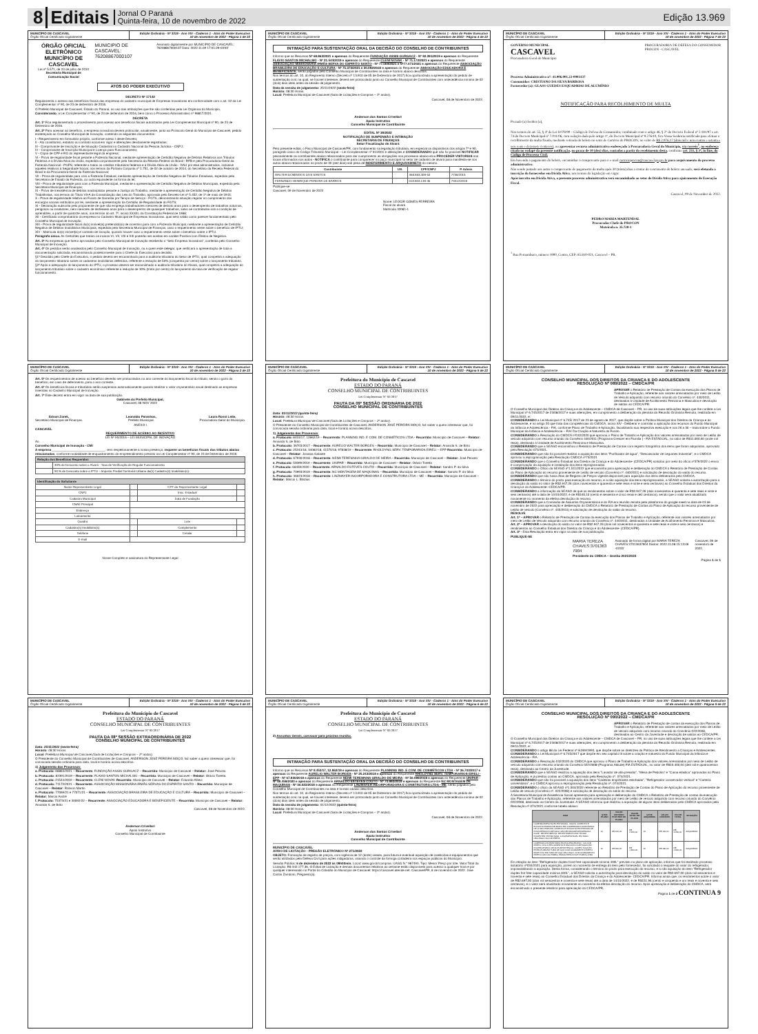8 Editais Jornal O Paraná
Quinta-feira, 10 de novembro de 2022 Edição 13.969
MUNICÍPIO DE CASCAVEL
Órgão Oficial Certificado Digitalmente
Edição Ordinária - Nº 3319 - Ano XIV - Caderno 1 - Atos do Poder Executivo
10 de novembro de 2022 - Página 1 de 22
ÓRGÃO OFICIAL ELETRÔNICO MUNICÍPIO DE CASCAVEL
Lei nº 5.571, de 23 de julho de 2010
Secretaria Municipal de Comunicação Social
MUNICIPIO DE CASCAVEL: 76208867000107
Assinado digitalmente por MUNICIPIO DE CASCAVEL: 76208867000107 Data: 2022.11.09 17:01:29-03'00'
ATOS DO PODER EXECUTIVO
DECRETO Nº 17142
Regulamenta o acesso aos benefícios fiscais das empresas do cadastro municipal de Empresas Inovadoras em conformidade com o art. 32 da Lei Complementar nº 90, de 23 de dezembro de 2016.
O Prefeito Municipal de Cascavel, Estado do Paraná, no uso das atribuições que lhe são conferidas pela Lei Orgânica do Município,
Considerando, a Lei Complementar nº 90, de 23 de dezembro de 2016, bem como o Processo Administrativo nº 98817/2021.
DECRETA
Art. 1º Fica regulamentado o procedimento para acesso aos benefícios fiscais autorizados pela Lei Complementar Municipal nº 90, de 23 de Dezembro de 2016.
Art. 2º Para acessar ao benefício, a empresa inovadora deverá protocolar, anualmente, junto ao Protocolo Geral do Município de Cascavel, pedido endereçado ao Conselho Municipal de Inovação, contendo os seguintes documentos:
I - Requerimento em formulário próprio, conforme anexo I deste Decreto;
II - Ato constitutivo, estatuto ou contrato social em vigor e alterações devidamente registradas;
III - Comprovante de Inscrição e de Situação Cadastral no Cadastro Nacional da Pessoa Jurídica - CNPJ;
IV - Comprovante de Inscrição Municipal e Licença para Funcionamento;
V - Cópia de CPF e RG do representante legal da empresa;
VI - Prova de regularidade fiscal perante a Fazenda Nacional, mediante apresentação de Certidão Negativa de Débitos Relativos aos Tributos Federais e à Dívida Ativa da União, expedida conjuntamente pela Secretaria da Receita Federal do Brasil - RFB e pela Procuradoria-Geral da Fazenda Nacional - PGFN, referente a todos os créditos tributários federais e à Dívida Ativa da União - DAU por elas administrados, inclusive aqueles relativos à Seguridade Social, nos termos da Portaria Conjunta nº 1.751, de 02 de outubro de 2014, do Secretário da Receita Federal do Brasil e da Procuradora-Geral da Fazenda Nacional;
VII - Prova de regularidade para com a Fazenda Estadual, mediante apresentação de Certidão Negativa de Tributos Estaduais, expedida pela Secretaria de Estado da Fazenda, ou outra equivalente na forma da lei;
VIII - Prova de regularidade para com a Fazenda Municipal, mediante a apresentação de Certidão Negativa de Débitos Municipais, expedida pela Secretaria Municipal de Finanças;
IX - Prova de inexistência de débitos inadimplidos perante a Justiça do Trabalho, mediante a apresentação de Certidão Negativa de Débitos Trabalhistas, nos termos do Título VII-A da Consolidação das Leis do Trabalho, aprovada pelo Decreto-Lei nº 5.452, de 1º de maio de 1943;
X - Prova de regularidade relativa ao Fundo de Garantia por Tempo de Serviço - FGTS, demonstrando situação regular no cumprimento dos encargos sociais instituídos por lei, mediante a apresentação da Certidão de Regularidade do FGTS;
XI - Declaração subscrita pelo proponente de que não emprega trabalhadores menores de dezoito anos para o desempenho de trabalhos noturnos, perigosos ou insalubres, nem menores de dezesseis anos para o desempenho de quaisquer trabalhos, salvo se contratados sob a condição de aprendizes, a partir de quatorze anos, nos termos do art. 7º, inciso XXXIII, da Constituição Federal de 1988;
XII - Certificado comprobatório da empresa no Cadastro Municipal de Empresas Inovadoras, qual será válido como parecer fundamentado pelo Conselho Municipal de Inovação;
XIII - Prova de regularidade fiscal do(s) imóvel(is) pretendido(s) de incentivo para com a Fazenda Municipal, mediante a apresentação de Certidão Negativa de Débitos Imobiliários Municipais, expedida pela Secretaria Municipal de Finanças, caso o requerimento verse sobre o benefício de IPTU;
XIV - Matrícula do(s) imóvel(is) e contrato de locação, quando houver caso o requerimento verse sobre o benefício sobre o IPTU.
Parágrafo único. As Certidões que tratam os incisos VI, VII, VIII e XIII poderão ser aceitas em caráter Positiva com Efeitos de Negativa.
Art. 3º As empresas que forem aprovadas pelo Conselho Municipal de Inovação receberão o "Selo Empresa Inovadora", conferida pelo Conselho Municipal de Inovação.
Art. 4º Os pedidos serão analisados pelo Conselho Municipal de Inovação, ou a quem este delegar, que verificará a apresentação de toda a documentação solicitada, encaminhando posteriormente para o Chefe do Executivo para decisão.
§1º Decidido pelo Chefe do Executivo, o pedido deverá ser encaminhado para a auditoria tributária do Setor de IPTU, qual competirá a adequação do lançamento tributário sobre os cadastros imobiliários deferidos, referente a redução de 50% (cinquenta por cento) sobre o lançamento tributário.
§2º Após a adequação do lançamento do IPTU, o processo deverá ser encaminhado a auditoria tributária do Alvará, qual competirá a adequação do lançamento tributário sobre o cadastro econômico referente a redução de 30% (trinta por cento) do lançamento da taxa de verificação de regular funcionamento.
MUNICÍPIO DE CASCAVEL
Órgão Oficial Certificado Digitalmente
Edição Ordinária - Nº 3319 - Ano XIV - Caderno 1 - Atos do Poder Executivo
10 de novembro de 2022 - Página 2 de 22
Art. 5º Os requerimentos de acesso ao benefício deverão ser protocolados no ano corrente do lançamento fiscal do tributo, sendo o gozo do benefício, em caso de deferimento, para o ano corrente.
Art. 6º Os benefícios fiscais e tributários serão suspensos automaticamente quando totalizar o valor orçamentário anual destinado as empresas inseridas no Cadastro Municipal de Inovação.
Art. 7º Este decreto entra em vigor na data de sua publicação.
Gabinete do Prefeito Municipal,
Cascavel, 08 NOV 2022
Edson Zorek,
Secretário Municipal de Finanças. Leonaldo Paranhos,
Prefeito Municipal. Laura Rossi Leite,
Procuradora Geral do Município.
ANEXO I
CASCAVEL
REQUERIMENTO DE ACESSO AO INCENTIVO
LEI Nº 90/2016 – LEI MUNICIPAL DE INOVAÇÃO
Ao
Conselho Municipal de Inovação - CMI
A empresa ______________________________, vem respeitosamente a vossa presença, requerer os benefícios fiscais dos tributos abaixo relacionados, conforme modalidade de enquadramento do empreendimento previsto na Lei Complementar nº 90, de 23 de Dezembro de 2016:
| Relação dos Benefícios Requeridos | |
| --- | --- |
| | 30% de Desconto sobre o Alvará - Taxa de Verificação de Regular Funcionamento |
| | 50 % de Desconto sobre o IPTU – Imposto Predial Territorial Urbano do(s) Cadastro(s) Imobiliário(s): |
| Identificação do Solicitante | | | |
| --- | --- | --- | --- |
| Nome Representante Legal | | CPF do Representante Legal | |
| CNPJ | | Insc. Estadual | |
| Cadastro Municipal | | Data de Fundação | |
| CNAE Principal | | | |
| Endereço | | | |
| Loteamento | | | |
| Quadra | | Lote | |
| Cadastro(s) Imobiliário(s) | | Complemento | |
| Telefone | | Celular | |
| E-mail | | | |
Nome Completo e assinatura do Representante Legal
MUNICÍPIO DE CASCAVEL
Órgão Oficial Certificado Digitalmente
Edição Ordinária - Nº 3319 - Ano XIV - Caderno 1 - Atos do Poder Executivo
10 de novembro de 2022 - Página 3 de 22
Prefeitura do Município de Cascavel
ESTADO DO PARANÁ
CONSELHO MUNICIPAL DE CONTRIBUINTES
Lei Complementar Nº 92/2017
PAUTA DA 08ª SESSÃO EXTRAORDINÁRIA DE 2022
CONSELHO MUNICIPAL DE CONTRIBUINTES
Data: 25/11/2022 (sexta-feira)
Horário: 08:30 Horas.
Local: Prefeitura Municipal de Cascavel (Sala de Licitações e Compras – 2º andar).
O Presidente do Conselho Municipal de Contribuintes de Cascavel, ANDERSON JOSÉ PEREIRA MOÇO, faz saber a quem interessar que, foi convocada sessão ordinária para data, local e horário acima descritos.
1) Julgamento dos Processos:
a. Protocolo: 68863/2021 – Recorrente: FUNDAÇÃO ASSIS GURGACZ – Recorrido: Município de Cascavel – Relator: José Peixoto.
b. Protocolo: 82391/2019 – Recorrente: FLAVIO SANTOS MICHALSKI – Recorrido: Município de Cascavel – Relator: Otávio Toretta.
c. Protocolo: 21544/2019 – Recorrente: CLENI NOVAK Recorrido: Município de Cascavel – Relator: Eduardo Allievi
d. Protocolo: 71172/2021 – Recorrente: ASSOCIAÇÃO MISSIONÁRIA IRMÃS SERVAS DO ESPIRITO SANTO – Recorrido: Município de Cascavel – Relator: Robson Martin
e. Protocolo: 77069/21 e 77071/21 – Recorrente: ASSOCIAÇÃO BRASILEIRA DE EDUCAÇÃO E CULTURA – Recorrido: Município de Cascavel – Relator: Marcio André
f. Protocolo: 75373/21 e 30092/22 – Recorrente: ASSOCIAÇÃO EDUCADORA E BENEFICIENTE – Recorrido: Município de Cascavel – Relator: Amanda S. de Brito
Cascavel, 08 de Novembro de 2022.
Anderson Crivellari
Apoio Instrutivo
Conselho Municipal de Contribuinte
MUNICÍPIO DE CASCAVEL
Órgão Oficial Certificado Digitalmente
Edição Ordinária - Nº 3319 - Ano XIV - Caderno 1 - Atos do Poder Executivo
10 de novembro de 2022 - Página 4 de 22
INTIMAÇÃO PARA SUSTENTAÇÃO ORAL DA DECISÃO DO CONSELHO DE CONTRIBUINTES
Informo que os Recursos Nº 68.863/2021 e apensos do Requerente FUNDAÇÃO ASSIS GURGACZ - Nº 82.391/2019 e apensos do Requerente FLAVIO SANTOS MICHALSKI - Nº 21.544/2019 e apensos do Requerente CLENI NOVAK - Nº 71.172/2021 e apensos do Requerente ASSOCIAÇÃO MISSIONARIA IRMÃS SERVA DO ESPIRITO SANTO - Nº 77.069/2021 e Nº77.071/2021 e apensos do Requerente ASSOCIAÇÃO BRASILEIRA DE EDUCAÇÃO E CULTURA - Nº 75.373/2021 e 30.092/2022 e apensos do Requerente ASSOCIAÇÃO EDUCADORA E BENEFICIENTE, serão julgados pelo Conselho Municipal de Contribuintes na data e horário abaixo descritos.
Nos termos do art. 10, do Regimento Interno (Decreto nº 13.910 de 05 de Dezembro de 2017) fica oportunizada a apresentação do pedido de sustentação oral, na qual, se houver interesse, deverá ser protocolado junto ao Conselho Municipal de Contribuintes com antecedência mínima de 02 (dois) dias úteis antes da sessão de julgamento.
Data da sessão de julgamento: 25/11/2022 (sexta-feira)
Horário: 08:30 Horas.
Local: Prefeitura Municipal de Cascavel (Sala de Licitações e Compras – 2º andar).
Cascavel, 08 de Novembro de 2022.
Anderson dos Santos Crivellari
Apoio Instrutivo
Conselho Municipal de Contribuinte
EDITAL Nº 38/2022
NOTIFICAÇÃO DE SUSPENSÃO E INTIMAÇÃO
SECRETARIA DE FINANÇAS
Setor Fiscalização de Alvará
Pelo presente edital, o Fisco Municipal de Cascavel/PR, com fundamento na legislação tributária, em especial os dispositivos dos artigos 7º e 90, parágrafo único do Código Tributário Municipal – Lei Complementar nº 01/2001 e alterações e CONSIDERANDO que não foi possível NOTIFICAR pessoalmente os contribuintes abaixo relacionados para dar cumprimento as obrigações nos processos abaixo e/ou PROCEDER VISTORIAS nos locais informados nos autos - NOTIFICA o contribuinte para comparecer no paço municipal no setor de cadastro de alvará para manifesta-se nos autos abaixo relacionados no prazo de 30 (dez dias) sob pena de INDEFERIMENTO E ARQUIVAMNETO do mesmo.
| Contribuinte | I.M. | CPF/CNPJ | P. Admin |
| --- | --- | --- | --- |
| WALTER DOMINGOS DOS SANTOS | | 368.583.409-63 | 7738/2015 |
| FERNANDO HENRIQUE PEREIRA DE BARROS | | 010.504.139-46 | 73312/2019 |
Publique-se
Cascavel, 09 de Novembro de 2022
Nome: LEOCIR GOMES FERREIRA
Fiscal do alvará
Matrícula 32081-1
MUNICÍPIO DE CASCAVEL
Órgão Oficial Certificado Digitalmente
Edição Ordinária - Nº 3319 - Ano XIV - Caderno 1 - Atos do Poder Executivo
10 de novembro de 2022 - Página 5 de 22
Prefeitura do Município de Cascavel
ESTADO DO PARANÁ
CONSELHO MUNICIPAL DE CONTRIBUINTES
Lei Complementar Nº 92/2017
PAUTA DA 09ª SESSÃO ORDINÁRIA DE 2022
CONSELHO MUNICIPAL DE CONTRIBUINTES
Data: 01/12/2022 (quinta-feira)
Horário: 08:30 Horas.
Local: Prefeitura Municipal de Cascavel (Sala de Licitações e Compras – 2º andar).
O Presidente do Conselho Municipal de Contribuintes de Cascavel, ANDERSON JOSÉ PEREIRA MOÇO, faz saber a quem interessar que, foi convocada sessão ordinária para data, local e horário acima descritos.
1) Julgamento dos Processos:
a. Protocolo: 8453/17, 12862/19 – Recorrente: PLANNING IND. E COM. DE COSMÉTICOS LTDA - Recorrido: Município de Cascavel – Relator: Amanda S. de Brito
b. Protocolo: 36703/2017 – Recorrente: AURELIO WALTER BORGES – Recorrido: Município de Cascavel – Relator: Amanda S. de Brito
c. Protocolo: 25243/18, 34062/18, 41570/18, 97838/19 – Recorrente: RHOLDYNG SERV. TEMPORARIOS EIRELI – EPP Recorrido: Município de Cascavel – Relator: Jonatas Galante
d. Protocolo: 67930/2018 – Recorrente: NEIMI TERESINHA GIRALDO DE MEIRA – Recorrido: Município de Cascavel – Relator: José Peixoto
e. Protocolo: 50099/2019 – Recorrente: UNIPAR – Recorrido: Município de Cascavel – Relator: Otávio Toretta
f. Protocolo: 68459/2020 – Recorrente: ARNALDO ESTEVES COUTO – Recorrido: Município de Cascavel – Relator: Sandro P. da Silva
g. Protocolo: 70993/2019 – Recorrente: NC MONTAGEM DE MAQUINAS – Recorrido: Município de Cascavel – Relator: Sandro P. da Silva
h. Protocolo: 36023/2018 – Recorrente: LINZMAYER INCORPORADORA E CONSTRUTORA LTDA – ME – Recorrido: Município de Cascavel – Relator: Márcio L. Blazius
MUNICÍPIO DE CASCAVEL
Órgão Oficial Certificado Digitalmente
Edição Ordinária - Nº 3319 - Ano XIV - Caderno 1 - Atos do Poder Executivo
10 de novembro de 2022 - Página 6 de 22
Prefeitura do Município de Cascavel
ESTADO DO PARANÁ
CONSELHO MUNICIPAL DE CONTRIBUINTES
Lei Complementar Nº 92/2017
2) Assuntos Gerais, convocar para próxima reunião.
INTIMAÇÃO PARA SUSTENTAÇÃO ORAL DA DECISÃO DO CONSELHO DE CONTRIBUINTES
Informo que os Recursos Nº 8.453/17, 12.862/19 e apensos do Requerente PLANNING IND. E COM. DE COSMÉTICOS LTDA - Nº 36.703/2017 e apensos do Requerente AURELIO WALTER BORGES - Nº 25.243/2018 e apensos do Requerente RHOLDYNG SERV. TEMPORARIOS EIRELI - EPP - Nº 67.930/2018 e apensos do Requerente NEIMI TERESINHA GIRALDO DE MEIRA - Nº 50.099/2019 e apensos do Requerente UNIPAR - Nº 68.459/2020 e apensos do Requerente ARNALDO ESTEVES COUTO - Nº 70.993/2019 e apensos do Requerente NC MONTAGEM DE MAQUINAS - Nº 36.023/2018 e apensos do Requerente LINZMAYER INCORPORADORA E CONSTRUTORA LTDA - ME, serão julgados pelo Conselho Municipal de Contribuintes na data e horário abaixo descritos.
Nos termos do art. 10, do Regimento Interno (Decreto nº 13.910 de 05 de Dezembro de 2017) fica oportunizada a apresentação do pedido de sustentação oral, na qual, se houver interesse, deverá ser protocolado junto ao Conselho Municipal de Contribuintes com antecedência mínima de 02 (dois) dias úteis antes da sessão de julgamento.
Data da sessão de julgamento: 01/12/2022 (quinta-feira)
Horário: 08:30 Horas.
Local: Prefeitura Municipal de Cascavel (Sala de Licitações e Compras – 2º andar).
Cascavel, 08 de Novembro de 2022.
Anderson dos Santos Crivellari
Apoio Instrutivo
Conselho Municipal de Contribuinte
MUNICÍPIO DE CASCAVEL
AVISO DE LICITAÇÃO - PREGÃO ELETRÔNICO Nº 271/2022
OBJETO: Formação de registro de preços, com vigência de 12 (doze) meses, para futura e eventual aquisição de inseticidas e equipamentos que serão utilizados pela Defesa Civil para ações mitigadoras, visando o controle da formiga cortadeira nos espaços públicos do Município.
Sessão Pública: 6 de dezembro de 2022 às 09h00min. Local: www.gov.br/compras. UASG N.° 987493. Tipo: Menor Preço por lote. Valor Total da Licitação: R$ 342.177,36. O Edital de Licitação e demais documentos relativos ao certame estão disponíveis para acesso a qualquer hora e por qualquer interessado no Portal do Cidadão do Município de Cascavel: https://cascavel.atende.net. Cascavel/PR, 8 de novembro de 2022. Jose Carlos Zamboni, Pregoeiro(a).
MUNICÍPIO DE CASCAVEL
Órgão Oficial Certificado Digitalmente
Edição Ordinária - Nº 3319 - Ano XIV - Caderno 1 - Atos do Poder Executivo
10 de novembro de 2022 - Página 7 de 22
GOVERNO MUNICIPAL
CASCAVEL
Procuradoria Geral do Município
PROCURADORIA DE DEFESA DO CONSUMIDOR
PROCON - CASCAVEL
Processo Administrativo nº: 41.006.001.22-0003137
Consumidor: CRISTIANO DA SILVA BARBOSA
Fornecedor (a): GLASS GUEDES ESQUADRIAS DE ALUMÍNIO
NOTIFICAÇÃO PARA RECOLHIMENTO DE MULTA
Prezado (a) Senhor (a),
Nos termos do art. 55, § 4º da Lei 8.078/90 – Código de Defesa do Consumidor, combinado com o artigo 46, § 2º do Decreto Federal nº 2.181/97 e art. 74 do Decreto Municipal nº 7.011/06, com redação dada pelo artigo 1º, do Decreto Municipal nº 9.276/10, fica Vossa Senhoria notificado para efetuar o recolhimento da multa fixada, mediante retirada do boleto no setor de Cartório do PROCON, no valor de R$ 2.976,17 (dois mil e novecentos e setenta e seis reais e dezessete centavos), ou apresentar recurso administrativo endereçado à Procuradoria Geral do Município, via correio<sup>1</sup>, no endereço citado no rodapé da presente notificação, no prazo de 10 (dez) dias, contados a partir do recebimento desta, conforme art. 231, § 3º, in fine, do Código de Processo Civil.
Em havendo o pagamento do boleto, encaminhar o comprovante para o e-mail cartorioprocon@cascavel.pr.gov.br para arquivamento do processo administrativo.
Não sendo juntado aos autos o comprovante de pagamento da multa após 30 (trinta) dias a contar do vencimento do boleto anexado, será efetuada a inscrição do fornecedor em Dívida Ativa, nos termos da legislação em vigor.
Após inscrito em Dívida Ativa, o presente processo administrativo será encaminhado ao setor de Dívida Ativa para ajuizamento de Execução Fiscal.
Cascavel, 09 de Novembro de 2022.
PEDRO MARIA MARTENDAL
Procurador Chefe do PROCON
Matrícula n. 35.728-1
<sup>1</sup> Rua Pernambuco, número 1900, Centro, CEP: 85.810-021, Cascavel – PR.
MUNICÍPIO DE CASCAVEL
Órgão Oficial Certificado Digitalmente
Edição Ordinária - Nº 3319 - Ano XIV - Caderno 1 - Atos do Poder Executivo
10 de novembro de 2022 - Página 8 de 22
CONSELHO MUNICIPAL DOS DIREITOS DA CRIANÇA E DO ADOLESCENTE
RESOLUÇÃO Nº 089/2022 – CMDCA/PR
APROVAR o Relatório de Prestação de Contas da execução dos Planos de Trabalho e Aplicação, referente aos valores arrematados por meio de Leilão de Veículo adquirido com recurso oriundo do Convênio nº. 440/2011, destinados à Unidade de Acolhimento Feminina e Masculina e devolução de saldos ao CEDCA/PR.
O Conselho Municipal dos Direitos da Criança e do Adolescente – CMDCA de Cascavel – PR, no uso de suas atribuições legais que lhe confere a Lei Municipal nº 6.745/2017 de 23/08/2017 e suas alterações, em cumprimento a deliberação da plenária da Reunião Ordinária Remota, realizada em 09/11/2022, e:
CONSIDERANDO a Lei Municipal nº 6.745/ 2017 de 23 de agosto de 2017, que dispõe sobre a Política Municipal dos Direitos da Criança e do Adolescente, e no artigo 20 que trata das competências do CMDCA, inciso XIV - Deliberar e controlar a aplicação dos recursos do Fundo Municipal da Infância e Adolescência - FIA, conforme Plano de Trabalho e Aplicação, fiscalizando sua respectiva execução e nos 26 a 30 – trata sobre o Fundo Municipal da Infância e Adolescência – FIA/ Da Criação e Natureza do Fundo.
CONSIDERANDO a Resolução do CMDCA nº032/2020 que aprovou o Plano de Trabalho e Aplicação dos valores arrematados por meio de Leilão de veículo adquirido com recurso oriundo do Convênio 440/2011 (Programa Crescer em Família ) - FIA ESTADUAL, no valor de R$11.000,00 (onze mil reais), destinado à Unidade de Acolhimento Feminina e Masculina.
CONSIDERANDO que a SEASO encaminhou o Relatório de Prestação de Contas com registro fotográfico dos itens que foram adquiridos, aprovado pela Resolução 073/2021.
CONSIDERANDO que não foi possível realizar a aquisição dos itens "Purificador de água", "Descascador de Legumes Industrial", e o CMDCA aprovou a reprogramação pela Resolução CMDCA nº73/2021
CONSIDERANDO que o Conselho Estadual dos Direitos da Criança e do Adolescente- (CEDCA/PR) solicitou por meio do ofício nº379/2022 o envio e comprovação da aquisição e instalação dos itens reprogramados.
CONSIDERANDO o Ofício da SEASO nº1.511/2022 que encaminha para apreciação e deliberação do CMDCA o Relatório de Prestação de Contas do Plano de Aplicação do recurso proveniente de Leilão de veículo (Convênio nº. 440/2011) e solicitação de devolução do saldo do recurso.
CONSIDERANDO que não havia Atas de Registro de Preços vigente disponível para aquisição dos itens deliberados pelo CMDCA.
CONSIDERANDO o término do prazo para execução do recurso, e a não aquisição dos itens reprogramados, a SEASO solicita a autorização para a devolução do saldo no valor de R$2.947,26 (dois novecentos e quarenta e sete reais e vinte e seis centavos) ao Conselho Estadual dos Direitos da Criança e do Adolescente- CEDCA/PR.
CONSIDERANDO a informação da SEASO de que os rendimentos sobre o valor de R$2.947,26 (dois novecentos e quarenta e sete reais e vinte e seis centavos) até a data de 14/10/2022, é de R$165,10 (cento e sessenta e cinco reais e dez centavos), sendo que o valor será atualizado novamente no momento da efetiva devolução do recurso.
CONSIDERANDO que a Comissão de Assuntos Orçamentários e do FIA em reunião remota pela plataforma do google meet na data de 03 de novembro de 2022 para apreciação e deliberação do CMDCA o Relatório de Prestação de Contas do Plano de Aplicação do recurso proveniente de Leilão de veículo (Convênio nº. 440/2011) e solicitação de devolução do saldo do recurso.
RESOLVE
Art. 1º – APROVAR o Relatório de Prestação de Contas da execução dos Planos de Trabalho e Aplicação, referente aos valores arrematados por meio de Leilão de Veículo adquirido com recurso oriundo do Convênio nº. 440/2011, destinados à Unidade de Acolhimento Feminina e Masculina.
Art. 2º – APROVAR a devolução do saldo no valor de R$2.947,26 (dois mil novecentos e quarenta e sete reais e vinte e seis centavos) e rendimentos ao Conselho Estadual dos Direitos da Criança e do Adolescente- (CEDCA/PR).
Art. 3º - Esta Resolução entra em vigor na data de sua publicação.
PUBLIQUE-SE
MARIA TEREZA CHAVES:3701363 7904 Assinado de forma digital por MARIA TEREZA CHAVES:37013637904 Dados: 2022.11.08 15:13:46 -03'00' Cascavel, 09 de novembro de 2022.
Presidente do CMDCA – Gestão 2021/2023
Página 1 de 1
MUNICÍPIO DE CASCAVEL
Órgão Oficial Certificado Digitalmente
Edição Ordinária - Nº 3319 - Ano XIV - Caderno 1 - Atos do Poder Executivo
10 de novembro de 2022 - Página 9 de 22
CONSELHO MUNICIPAL DOS DIREITOS DA CRIANÇA E DO ADOLESCENTE
RESOLUÇÃO Nº 090/2022 – CMDCA/PR
APROVAR o Relatório de Prestação de contas da execução dos Planos de Trabalho e Aplicação, referente aos valores arrematados por meio de Leilão de veículo adquirido com recurso oriundo do Convênio 022/2008, destinados ao Centro da Juventude e devolução de saldos ao CEDCA/PR.
O Conselho Municipal dos Direitos da Criança e do Adolescente – CMDCA de Cascavel – PR, no uso de suas atribuições legais que lhe confere a Lei Municipal nº 6.745/2017 de 23/08/2017 e suas alterações, em cumprimento a deliberação da plenária da Reunião Ordinária Remota, realizada em 09/11/2022, e:
CONSIDERANDO o artigo 88 da Lei Federal nº 8.069/1990, que dispõe sobre as diretrizes da Política de Atendimento a Crianças e Adolescentes.
CONSIDERANDO a Lei Municipal nº 6.745/2017 que dispõe em seu capítulo III sobre a criação e natureza do Fundo Municipal da Infância e Adolescência - FIA.
CONSIDERANDO a Resolução 032/2020 do CMDCA que aprovou o Plano de Trabalho e Aplicação dos valores arrematados por meio de Leilão de veículo adquirido com recurso oriundo do Convênio 022/2008-(Programa Atitude) FIA ESTADUAL, no valor de R$10.400,00 (dez mil e quatrocentos reais), destinado ao Centro da Juventude.
CONSIDERANDO que a SEASO realizou a aquisição dos itens "Lavador de alta pressão", "Mesa de Pebolim" e "Cama elástica" aprovados no Plano de Aplicação, e já prestou contas ao CMDCA, aprovado pela Resolução nº. 074/2021.
CONSIDERANDO que não foi possível a aquisição dos itens "Cadeiras empilháveis estofadas", "Refrigerador conservador vertical" e "Carteira universitária", e o CMDCA aprovou a reprogramação pela Resolução nº. 074/2021.
CONSIDERANDO o ofício da SEASO nº1.504/2022 referente ao Relatório de Prestação de Contas do Plano de Aplicação do recurso proveniente de Leilão de veículo (Convênio nº. 022/2008) e solicitação de devolução do saldo do recurso.
A Secretaria Municipal de Assistência Social apresenta para apreciação e deliberação do CMDCA o Relatório de Prestação de contas da execução dos Planos de Trabalho e Aplicação, referente aos valores arrematados por meio de Leilão de veículo adquirido com recurso oriundo do Convênio 022/2008, destinado ao Centro da Juventude. A SEASO informou que realizou a aquisição de alguns itens deliberados pelo CMDCA aprovados pela Resolução nº 074/2021 conforme tabela abaixo:
| ITEM | QTDE PLANO | VALOR UNITÁRIO POR ITEM DO PLANO | VALOR TOTAL DO PLANO | QTDE ADQUIRIDA | VALOR UNITÁRIO | VALOR TOTAL | SITUAÇÃO |
| --- | --- | --- | --- | --- | --- | --- | --- |
| CADEIRA EMPILHÁVEL ESTOFADA - MACIA. ASSENTO E ENCOSTO ESPALDAR BAIXO EM COMPENSADO ANATÔMICO DE 12 MM. ESPUMA: ASSENTO E ENCOSTO EM ESPUMA DE POLIURETANO INJETADA COM DENSIDADE APROPRIADA KG/M³. REVESTIMENTO: REVESTIMENTO EM TECIDO POLIÉSTER. ESTRUTURA: FIXA EMPILHÁVEL EM TUBO OBLONGO NA COR PRETA | 14 | R$ 160,00 | R$ 2.240,00 | 14 | R$ 160,00 | R$ 2.240,00 | ADQUIRIDO |
| CARTEIRA UNIVERSITÁRIA EM POLIPROPILENO - NA COR PRETO. FIXA 4 PÉS ASSENTO E ENCOSTO INJETADOS EM POLIPROPILENO DE ALTA RESISTÊNCIA. CORES SÓLIDAS. ESTRUTURA EM TUBO DE AÇO COM ACABAMENTO PRETO. BASE FIXA EM TUBO DE AÇO OBLONGO, COM ACABAMENTO PRETO COM CACHIMBO, PRANCHETA FIXA E PORTA LIVRO | 10 | R$ 180,00 | R$ 1.800,00 | 10 | R$ 180,00 | R$ 1.800,00 | ADQUIRIDO |
Em relação ao item "Refrigerador duplex frost free capacidade mínima 400L" previsto no plano de aplicação, informa que foi realizado processo licitatório nº034/2021 para aquisição, porém no momento de entrega do item pelo fornecedor, foi solicitado o reajuste do valor do refrigerador, impossibilitando a aquisição. Desta forma, considerando o término do prazo para execução do recurso, e a não aquisição do item "Refrigerador duplex frot free capacidade mínima 400L", a SEASO solicita a autorização para devolução do saldo no valor de R$2.697,00 (dois mil seiscentos e noventa e sete reais) ao Conselho Estadual dos Direitos da Criança e do Adolescente- CEDCA/PR. Informa ainda que, os rendimentos sobre o valor de R$2.697,00 (dois mil seiscentos e noventa e sete reais) até a data de 14/10/2022, é de R$151,96 (cento e cinquenta e um reais e noventa e seis centavos), e o valor será atualizado novamente no momento da efetiva devolução do recurso. Após apreciação e deliberação do CMDCA, será encaminhado o presente relatório para apreciação do CEDCA/PR.
Página 1 de 2 CONTINUA 9